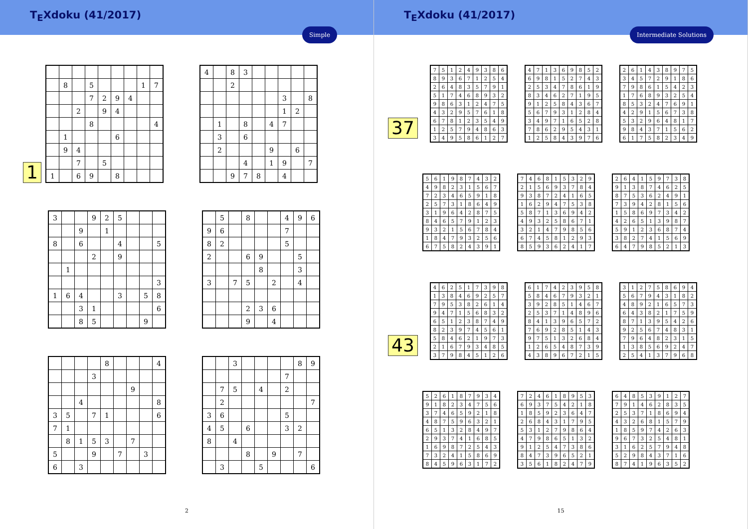T<sub>E</sub>Xdoku (41/2017)
Simple
1
| | 8 | | 5 | | | | 1 | 7 |
| | | | 7 | 2 | 9 | 4 | | |
| | | 2 | | 9 | 4 | | | |
| | | | 8 | | | | | 4 |
| | 1 | | | | 6 | | | |
| | 9 | 4 | | | | | | |
| | | 7 | | 5 | | | | |
| 1 | | 6 | 9 | | 8 | | | |
| 4 | | 8 | 3 | | | | | |
| | | 2 | | | | | | |
| | | | | | | 3 | | 8 |
| | | | | | | 1 | 2 | |
| | 1 | | 8 | | 4 | 7 | | |
| | 3 | | 6 | | | | | |
| | 2 | | | | 9 | | 6 | |
| | | | 4 | | 1 | 9 | | 7 |
| | | 9 | 7 | 8 | | 4 | | |
| 3 | | | 9 | 2 | 5 | | | |
| | | 9 | | 1 | | | | |
| 8 | | 6 | | | 4 | | | 5 |
| | | | 2 | | 9 | | | |
| | 1 | | | | | | | |
| | | | | | | | | 3 |
| 1 | 6 | 4 | | | 3 | | 5 | 8 |
| | | 3 | 1 | | | | | 6 |
| | | 8 | 5 | | | | 9 | |
| | 5 | | 8 | | | 4 | 9 | 6 |
| 9 | 6 | | | | | 7 | | |
| 8 | 2 | | | | | 5 | | |
| 2 | | | 6 | 9 | | | 5 | |
| | | | | 8 | | | 3 | |
| 3 | | 7 | 5 | | 2 | | 4 | |
| | | | 2 | 3 | 6 | | | |
| | | | 9 | | 4 | | | |
| | | | | 8 | | | | 4 |
| | | | 3 | | | | | |
| | | | | | | 9 | | |
| | | 4 | | | | | | 8 |
| 3 | 5 | | 7 | 1 | | | | 6 |
| 7 | 1 | | | | | | | |
| | 8 | 1 | 5 | 3 | | 7 | | |
| 5 | | | 9 | | 7 | | 3 | |
| 6 | | 3 | | | | | | |
| | | 3 | | | | | 8 | 9 |
| | | | | | | 7 | | |
| | 7 | 5 | | 4 | | 2 | | |
| | 2 | | | | | | | 7 |
| 3 | 6 | | | | | 5 | | |
| 4 | 5 | | 6 | | | 3 | 2 | |
| 8 | | 4 | | | | | | |
| | | | 8 | | 9 | | 7 | |
| | 3 | | | 5 | | | | 6 |
2
T<sub>E</sub>Xdoku (41/2017)
Intermediate Solutions
37
| 7 | 5 | 1 | 2 | 4 | 9 | 3 | 8 | 6 |
| 8 | 9 | 3 | 6 | 7 | 1 | 2 | 5 | 4 |
| 2 | 6 | 4 | 8 | 3 | 5 | 7 | 9 | 1 |
| 5 | 1 | 7 | 4 | 6 | 8 | 9 | 3 | 2 |
| 9 | 8 | 6 | 3 | 1 | 2 | 4 | 7 | 5 |
| 4 | 3 | 2 | 9 | 5 | 7 | 6 | 1 | 8 |
| 6 | 7 | 8 | 1 | 2 | 3 | 5 | 4 | 9 |
| 1 | 2 | 5 | 7 | 9 | 4 | 8 | 6 | 3 |
| 3 | 4 | 9 | 5 | 8 | 6 | 1 | 2 | 7 |
| 4 | 7 | 1 | 3 | 6 | 9 | 8 | 5 | 2 |
| 6 | 9 | 8 | 1 | 5 | 2 | 7 | 4 | 3 |
| 2 | 5 | 3 | 4 | 7 | 8 | 6 | 1 | 9 |
| 8 | 3 | 4 | 6 | 2 | 7 | 1 | 9 | 5 |
| 9 | 1 | 2 | 5 | 8 | 4 | 3 | 6 | 7 |
| 5 | 6 | 7 | 9 | 3 | 1 | 2 | 8 | 4 |
| 3 | 4 | 9 | 7 | 1 | 6 | 5 | 2 | 8 |
| 7 | 8 | 6 | 2 | 9 | 5 | 4 | 3 | 1 |
| 1 | 2 | 5 | 8 | 4 | 3 | 9 | 7 | 6 |
| 2 | 6 | 1 | 4 | 3 | 8 | 9 | 7 | 5 |
| 3 | 4 | 5 | 7 | 2 | 9 | 1 | 8 | 6 |
| 7 | 9 | 8 | 6 | 1 | 5 | 4 | 2 | 3 |
| 1 | 7 | 6 | 8 | 9 | 3 | 2 | 5 | 4 |
| 8 | 5 | 3 | 2 | 4 | 7 | 6 | 9 | 1 |
| 4 | 2 | 9 | 1 | 5 | 6 | 7 | 3 | 8 |
| 5 | 3 | 2 | 9 | 6 | 4 | 8 | 1 | 7 |
| 9 | 8 | 4 | 3 | 7 | 1 | 5 | 6 | 2 |
| 6 | 1 | 7 | 5 | 8 | 2 | 3 | 4 | 9 |
| 5 | 6 | 1 | 9 | 8 | 7 | 4 | 3 | 2 |
| 4 | 9 | 8 | 2 | 3 | 1 | 5 | 6 | 7 |
| 7 | 2 | 3 | 4 | 6 | 5 | 9 | 1 | 8 |
| 2 | 5 | 7 | 3 | 1 | 8 | 6 | 4 | 9 |
| 3 | 1 | 9 | 6 | 4 | 2 | 8 | 7 | 5 |
| 8 | 4 | 6 | 5 | 7 | 9 | 1 | 2 | 3 |
| 9 | 3 | 2 | 1 | 5 | 6 | 7 | 8 | 4 |
| 1 | 8 | 4 | 7 | 9 | 3 | 2 | 5 | 6 |
| 6 | 7 | 5 | 8 | 2 | 4 | 3 | 9 | 1 |
| 7 | 4 | 6 | 8 | 1 | 5 | 3 | 2 | 9 |
| 2 | 1 | 5 | 6 | 9 | 3 | 7 | 8 | 4 |
| 9 | 3 | 8 | 7 | 2 | 4 | 1 | 6 | 5 |
| 1 | 6 | 2 | 9 | 4 | 7 | 5 | 3 | 8 |
| 5 | 8 | 7 | 1 | 3 | 6 | 9 | 4 | 2 |
| 4 | 9 | 3 | 2 | 5 | 8 | 6 | 7 | 1 |
| 3 | 2 | 1 | 4 | 7 | 9 | 8 | 5 | 6 |
| 6 | 7 | 4 | 5 | 8 | 1 | 2 | 9 | 3 |
| 8 | 5 | 9 | 3 | 6 | 2 | 4 | 1 | 7 |
| 2 | 6 | 4 | 1 | 5 | 9 | 7 | 3 | 8 |
| 9 | 1 | 3 | 8 | 7 | 4 | 6 | 2 | 5 |
| 8 | 7 | 5 | 3 | 6 | 2 | 4 | 9 | 1 |
| 7 | 3 | 9 | 4 | 2 | 8 | 1 | 5 | 6 |
| 1 | 5 | 8 | 6 | 9 | 7 | 3 | 4 | 2 |
| 4 | 2 | 6 | 5 | 1 | 3 | 9 | 8 | 7 |
| 5 | 9 | 1 | 2 | 3 | 6 | 8 | 7 | 4 |
| 3 | 8 | 2 | 7 | 4 | 1 | 5 | 6 | 9 |
| 6 | 4 | 7 | 9 | 8 | 5 | 2 | 1 | 3 |
43
| 4 | 6 | 2 | 5 | 1 | 7 | 3 | 9 | 8 |
| 1 | 3 | 8 | 4 | 6 | 9 | 2 | 5 | 7 |
| 7 | 9 | 5 | 3 | 8 | 2 | 6 | 1 | 4 |
| 9 | 4 | 7 | 1 | 5 | 6 | 8 | 3 | 2 |
| 6 | 5 | 1 | 2 | 3 | 8 | 7 | 4 | 9 |
| 8 | 2 | 3 | 9 | 7 | 4 | 5 | 6 | 1 |
| 5 | 8 | 4 | 6 | 2 | 1 | 9 | 7 | 3 |
| 2 | 1 | 6 | 7 | 9 | 3 | 4 | 8 | 5 |
| 3 | 7 | 9 | 8 | 4 | 5 | 1 | 2 | 6 |
| 6 | 1 | 7 | 4 | 2 | 3 | 9 | 5 | 8 |
| 5 | 8 | 4 | 6 | 7 | 9 | 3 | 2 | 1 |
| 3 | 9 | 2 | 8 | 5 | 1 | 4 | 6 | 7 |
| 2 | 5 | 3 | 7 | 1 | 4 | 8 | 9 | 6 |
| 8 | 4 | 1 | 3 | 9 | 6 | 5 | 7 | 2 |
| 7 | 6 | 9 | 2 | 8 | 5 | 1 | 4 | 3 |
| 9 | 7 | 5 | 1 | 3 | 2 | 6 | 8 | 4 |
| 1 | 2 | 6 | 5 | 4 | 8 | 7 | 3 | 9 |
| 4 | 3 | 8 | 9 | 6 | 7 | 2 | 1 | 5 |
| 3 | 1 | 2 | 7 | 5 | 8 | 6 | 9 | 4 |
| 5 | 6 | 7 | 9 | 4 | 3 | 1 | 8 | 2 |
| 4 | 8 | 9 | 2 | 1 | 6 | 5 | 7 | 3 |
| 6 | 4 | 3 | 8 | 2 | 1 | 7 | 5 | 9 |
| 8 | 7 | 1 | 3 | 9 | 5 | 4 | 2 | 6 |
| 9 | 2 | 5 | 6 | 7 | 4 | 8 | 3 | 1 |
| 7 | 9 | 6 | 4 | 8 | 2 | 3 | 1 | 5 |
| 1 | 3 | 8 | 5 | 6 | 9 | 2 | 4 | 7 |
| 2 | 5 | 4 | 1 | 3 | 7 | 9 | 6 | 8 |
| 5 | 2 | 6 | 1 | 8 | 7 | 9 | 3 | 4 |
| 9 | 1 | 8 | 2 | 3 | 4 | 7 | 5 | 6 |
| 3 | 7 | 4 | 6 | 5 | 9 | 2 | 1 | 8 |
| 4 | 8 | 7 | 5 | 9 | 6 | 3 | 2 | 1 |
| 6 | 5 | 1 | 3 | 2 | 8 | 4 | 9 | 7 |
| 2 | 9 | 3 | 7 | 4 | 1 | 6 | 8 | 5 |
| 1 | 6 | 9 | 8 | 7 | 2 | 5 | 4 | 3 |
| 7 | 3 | 2 | 4 | 1 | 5 | 8 | 6 | 9 |
| 8 | 4 | 5 | 9 | 6 | 3 | 1 | 7 | 2 |
| 7 | 2 | 4 | 6 | 1 | 8 | 9 | 5 | 3 |
| 6 | 9 | 3 | 7 | 5 | 4 | 2 | 1 | 8 |
| 1 | 8 | 5 | 9 | 2 | 3 | 6 | 4 | 7 |
| 2 | 6 | 8 | 4 | 3 | 1 | 7 | 9 | 5 |
| 5 | 3 | 1 | 2 | 7 | 9 | 8 | 6 | 4 |
| 4 | 7 | 9 | 8 | 6 | 5 | 1 | 3 | 2 |
| 9 | 1 | 2 | 5 | 4 | 7 | 3 | 8 | 6 |
| 8 | 4 | 7 | 3 | 9 | 6 | 5 | 2 | 1 |
| 3 | 5 | 6 | 1 | 8 | 2 | 4 | 7 | 9 |
| 6 | 4 | 8 | 5 | 3 | 9 | 1 | 2 | 7 |
| 7 | 9 | 1 | 4 | 6 | 2 | 8 | 3 | 5 |
| 2 | 5 | 3 | 7 | 1 | 8 | 6 | 9 | 4 |
| 4 | 3 | 2 | 6 | 8 | 1 | 5 | 7 | 9 |
| 1 | 8 | 5 | 9 | 7 | 4 | 2 | 6 | 3 |
| 9 | 6 | 7 | 3 | 2 | 5 | 4 | 8 | 1 |
| 3 | 1 | 6 | 2 | 5 | 7 | 9 | 4 | 8 |
| 5 | 2 | 9 | 8 | 4 | 3 | 7 | 1 | 6 |
| 8 | 7 | 4 | 1 | 9 | 6 | 3 | 5 | 2 |
15